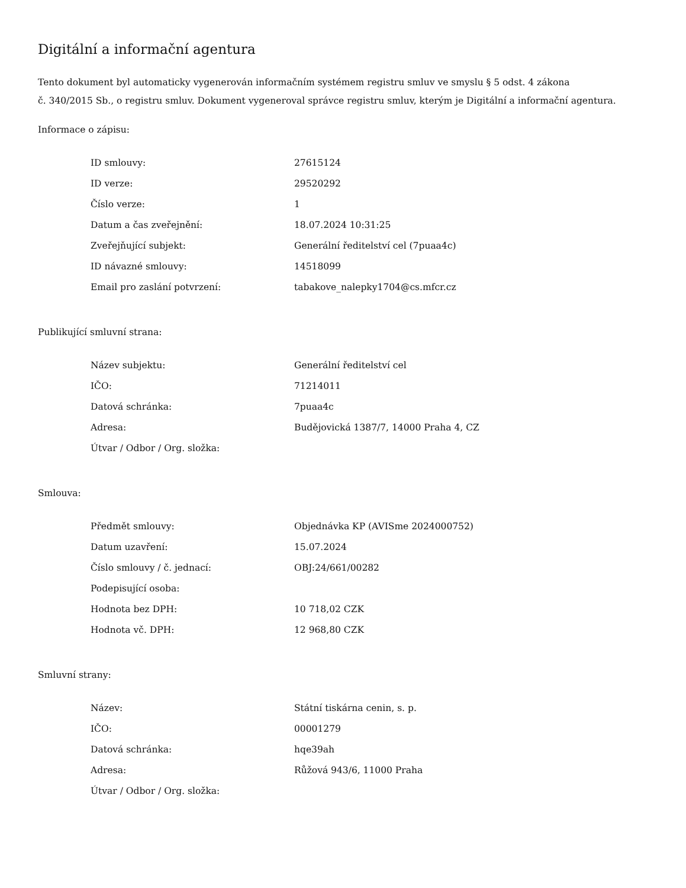Digitální a informační agentura
Tento dokument byl automaticky vygenerován informačním systémem registru smluv ve smyslu § 5 odst. 4 zákona
č. 340/2015 Sb., o registru smluv. Dokument vygeneroval správce registru smluv, kterým je Digitální a informační agentura.
Informace o zápisu:
| ID smlouvy: | 27615124 |
| ID verze: | 29520292 |
| Číslo verze: | 1 |
| Datum a čas zveřejnění: | 18.07.2024 10:31:25 |
| Zveřejňující subjekt: | Generální ředitelství cel (7puaa4c) |
| ID návazné smlouvy: | 14518099 |
| Email pro zaslání potvrzení: | tabakove_nalepky1704@cs.mfcr.cz |
Publikující smluvní strana:
| Název subjektu: | Generální ředitelství cel |
| IČO: | 71214011 |
| Datová schránka: | 7puaa4c |
| Adresa: | Budějovická 1387/7, 14000 Praha 4, CZ |
| Útvar / Odbor / Org. složka: | |
Smlouva:
| Předmět smlouvy: | Objednávka KP (AVISme 2024000752) |
| Datum uzavření: | 15.07.2024 |
| Číslo smlouvy / č. jednací: | OBJ:24/661/00282 |
| Podepisující osoba: | |
| Hodnota bez DPH: | 10 718,02 CZK |
| Hodnota vč. DPH: | 12 968,80 CZK |
Smluvní strany:
| Název: | Státní tiskárna cenin, s. p. |
| IČO: | 00001279 |
| Datová schránka: | hqe39ah |
| Adresa: | Růžová 943/6, 11000 Praha |
| Útvar / Odbor / Org. složka: | |